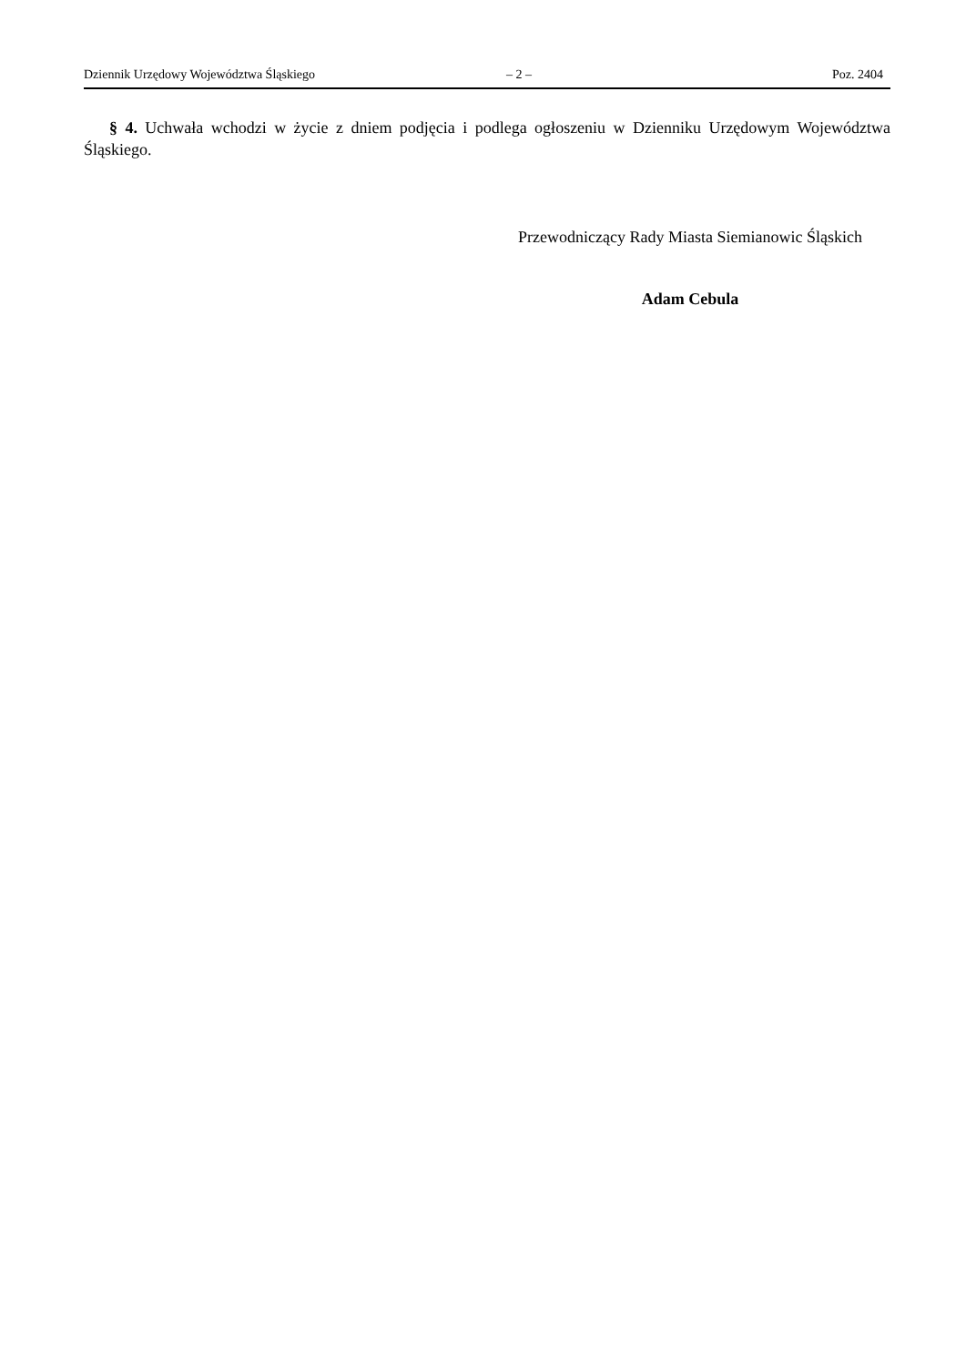Dziennik Urzędowy Województwa Śląskiego – 2 – Poz. 2404
§ 4. Uchwała wchodzi w życie z dniem podjęcia i podlega ogłoszeniu w Dzienniku Urzędowym Województwa Śląskiego.
Przewodniczący Rady Miasta Siemianowic Śląskich
Adam Cebula